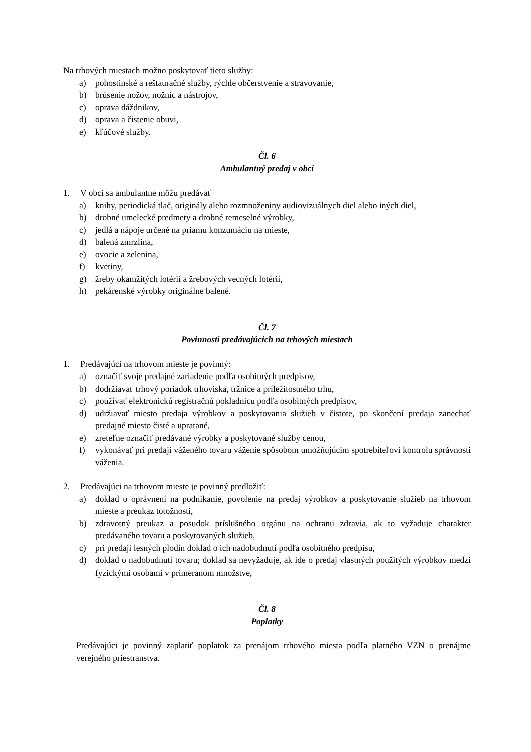Na trhových miestach možno poskytovať tieto služby:
a) pohostinské a reštauračné služby, rýchle občerstvenie a stravovanie,
b) brúsenie nožov, nožníc a nástrojov,
c) oprava dáždnikov,
d) oprava a čistenie obuvi,
e) kľúčové služby.
Čl. 6
Ambulantný predaj v obci
1. V obci sa ambulantne môžu predávať
a) knihy, periodická tlač, originály alebo rozmnoženiny audiovizuálnych diel alebo iných diel,
b) drobné umelecké predmety a drobné remeselné výrobky,
c) jedlá a nápoje určené na priamu konzumáciu na mieste,
d) balená zmrzlina,
e) ovocie a zelenina,
f) kvetiny,
g) žreby okamžitých lotérií a žrebových vecných lotérií,
h) pekárenské výrobky originálne balené.
Čl. 7
Povinnosti predávajúcich na trhových miestach
1. Predávajúci na trhovom mieste je povinný:
a) označiť svoje predajné zariadenie podľa osobitných predpisov,
b) dodržiavať trhový poriadok trhoviska, tržnice a príležitostného trhu,
c) používať elektronickú registračnú pokladnicu podľa osobitných predpisov,
d) udržiavať miesto predaja výrobkov a poskytovania služieb v čistote, po skončení predaja zanechať predajné miesto čisté a upratané,
e) zreteľne označiť predávané výrobky a poskytované služby cenou,
f) vykonávať pri predaji váženého tovaru váženie spôsobom umožňujúcim spotrebiteľovi kontrolu správnosti váženia.
2. Predávajúci na trhovom mieste je povinný predložiť:
a) doklad o oprávnení na podnikanie, povolenie na predaj výrobkov a poskytovanie služieb na trhovom mieste a preukaz totožnosti,
b) zdravotný preukaz a posudok príslušného orgánu na ochranu zdravia, ak to vyžaduje charakter predávaného tovaru a poskytovaných služieb,
c) pri predaji lesných plodín doklad o ich nadobudnutí podľa osobitného predpisu,
d) doklad o nadobudnutí tovaru; doklad sa nevyžaduje, ak ide o predaj vlastných použitých výrobkov medzi fyzickými osobami v primeranom množstve,
Čl. 8
Poplatky
Predávajúci je povinný zaplatiť poplatok za prenájom trhového miesta podľa platného VZN o prenájme verejného priestranstva.